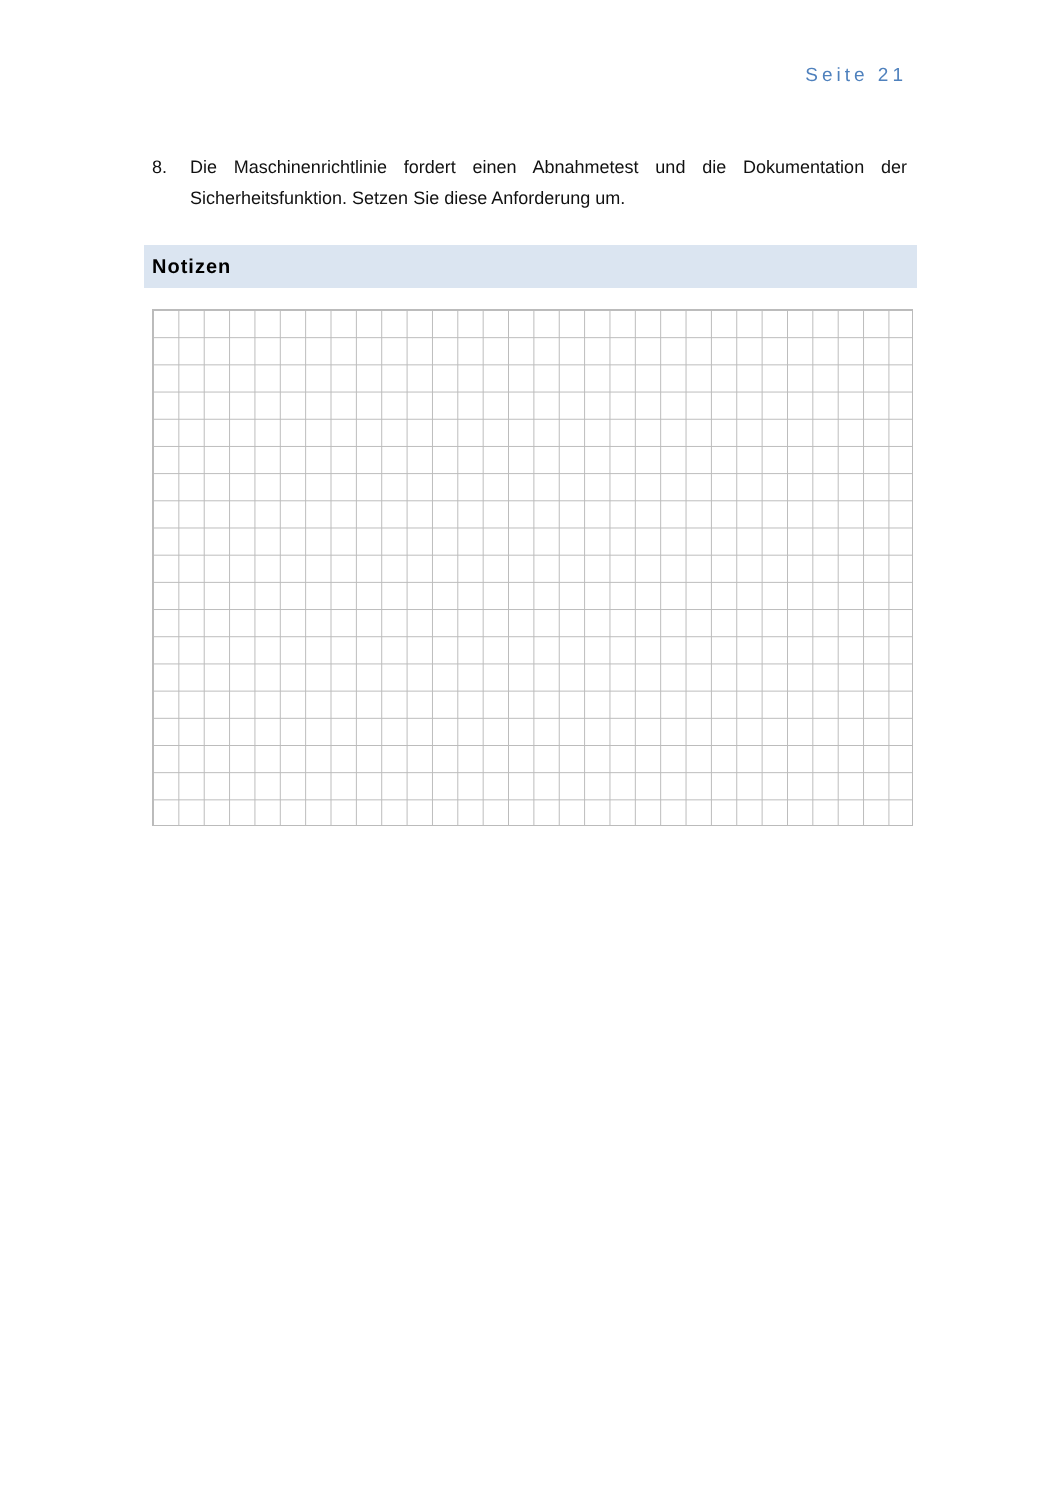Seite 21
8. Die Maschinenrichtlinie fordert einen Abnahmetest und die Dokumentation der Sicherheitsfunktion. Setzen Sie diese Anforderung um.
Notizen